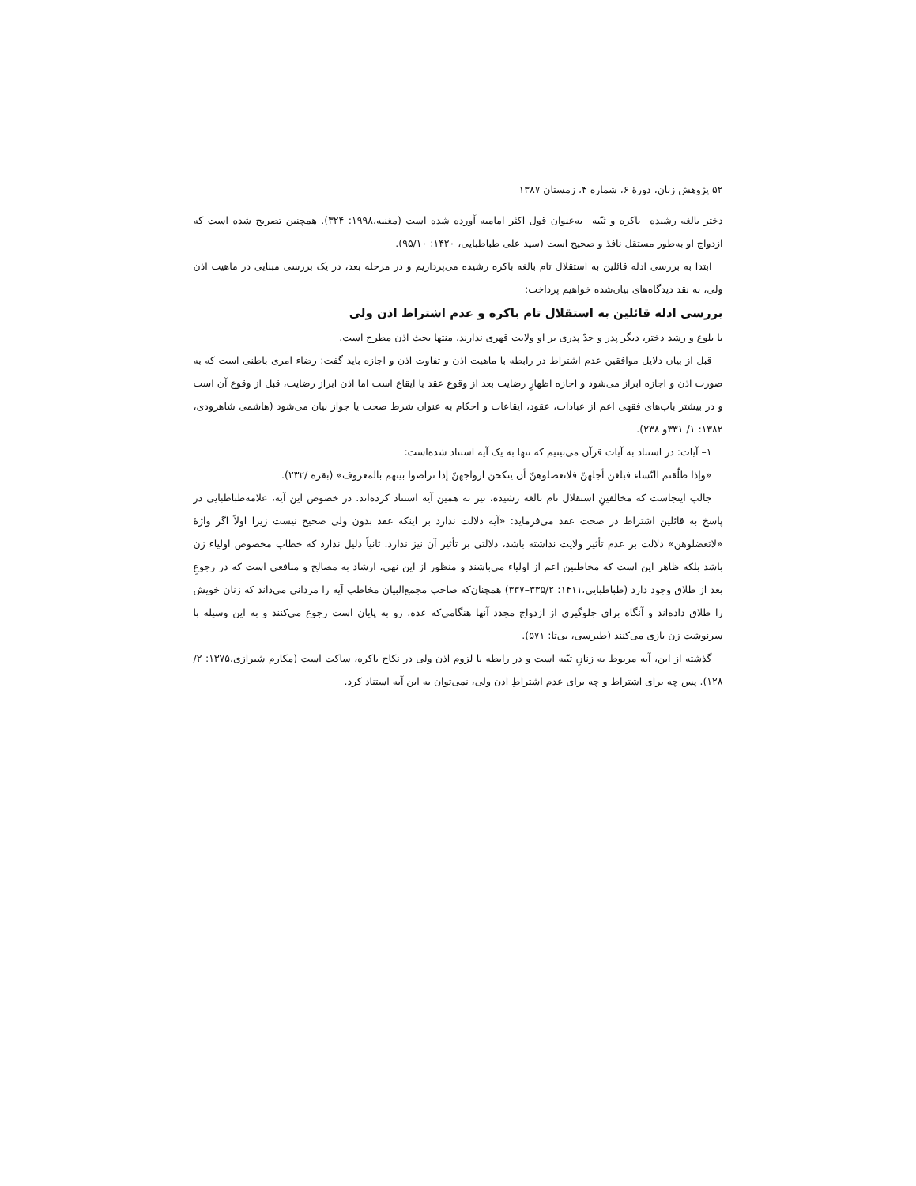۵۲ پژوهش زنان، دورۀ ۶، شماره ۴، زمستان ۱۳۸۷
دختر بالغه رشیده –باکره و ثیّبه– به‌عنوان قول اکثر امامیه آورده شده است (مغنیه،۱۹۹۸: ۳۲۴). همچنین تصریح شده است که ازدواج او به‌طور مستقل نافذ و صحیح است (سید علی طباطبایی، ۱۴۲۰: ۹۵/۱۰).
ابتدا به بررسی ادله قائلین به استقلال تام بالغه باکره رشیده می‌پردازیم و در مرحله بعد، در یک بررسی مبنایی در ماهیت اذن ولی، به نقد دیدگاه‌های بیان‌شده خواهیم پرداخت:
بررسی ادله قائلین به استقلال تام باکره و عدم اشتراط اذن ولی
با بلوغ و رشد دختر، دیگر پدر و جدّ پدری بر او ولایت قهری ندارند، منتها بحث اذن مطرح است.
قبل از بیان دلایل موافقین عدم اشتراط در رابطه با ماهیت اذن و تفاوت اذن و اجازه باید گفت: رضاء امری باطنی است که به صورت اذن و اجازه ابراز می‌شود و اجازه اظهارِ رضایت بعد از وقوع عقد یا ایقاع است اما اذن ابراز رضایت، قبل از وقوع آن است و در بیشتر باب‌های فقهی اعم از عبادات، عقود، ایقاعات و احکام به عنوان شرط صحت یا جواز بیان می‌شود (هاشمی شاهرودی، ۱۳۸۲: ۱/ ۳۳۱و ۲۳۸).
۱– آیات: در استناد به آیات قرآن می‌بینیم که تنها به یک آیه استناد شده‌است:
«وإذا طلّقتم النّساء فبلغن أجلهنّ فلاتعضلوهنّ أن ینکحن ازواجهنّ إذا تراضوا بینهم بالمعروف» (بقره /۲۳۲).
جالب اینجاست که مخالفینِ استقلال تام بالغه رشیده، نیز به همین آیه استناد کرده‌اند. در خصوص این آیه، علامه‌طباطبایی در پاسخ به قائلین اشتراط در صحت عقد می‌فرماید: «آیه دلالت ندارد بر اینکه عقد بدون ولی صحیح نیست زیرا اولاً اگر واژۀ «لاتعضلوهن» دلالت بر عدم تأثیر ولایت نداشته باشد، دلالتی بر تأثیر آن نیز ندارد. ثانیاً دلیل ندارد که خطاب مخصوص اولیاء زن باشد بلکه ظاهر این است که مخاطبین اعم از اولیاء می‌باشند و منظور از این نهی، ارشاد به مصالح و منافعی است که در رجوعِ بعد از طلاق وجود دارد (طباطبایی،۱۴۱۱: ۳۳۵/۲–۳۳۷) همچنان‌که صاحب مجمع‌البیان مخاطب آیه را مردانی می‌داند که زنان خویش را طلاق داده‌اند و آنگاه برای جلوگیری از ازدواج مجدد آنها هنگامی‌که عده، رو به پایان است رجوع می‌کنند و به این وسیله با سرنوشت زن بازی می‌کنند (طبرسی، بی‌تا: ۵۷۱).
گذشته از این، آیه مربوط به زنانِ ثیّبه است و در رابطه با لزوم اذن ولی در نکاح باکره، ساکت است (مکارم شیرازی،۱۳۷۵: ۲/ ۱۲۸). پس چه برای اشتراط و چه برای عدم اشتراطِ اذن ولی، نمی‌توان به این آیه استناد کرد.